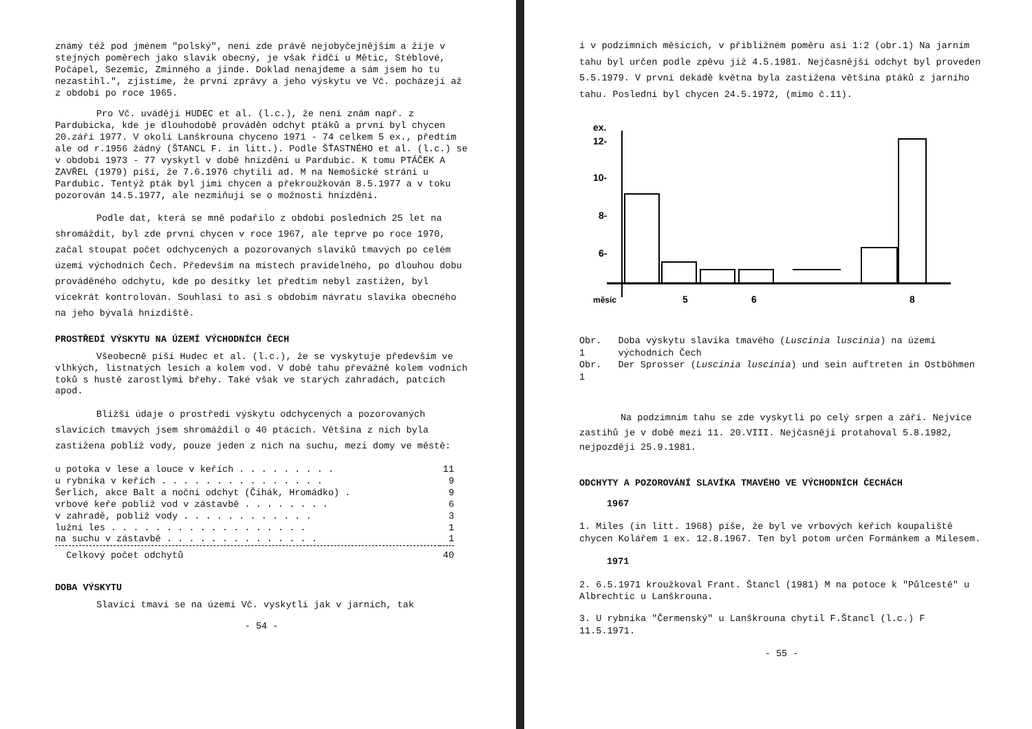známý též pod jménem "polský", není zde právě nejobyčejnějším a žije v stejných poměrech jako slavík obecný, je však řidčí u Mětic, Stéblové, Počápel, Sezemic, Zminného a jinde. Doklad nenajdeme a sám jsem ho tu nezastihl.", zjistíme, že první zprávy a jeho výskytu ve Vč. pocházejí až z období po roce 1965.
Pro Vč. uvádějí HUDEC et al. (l.c.), že není znám např. z Pardubicka, kde je dlouhodobě prováděn odchyt ptáků a první byl chycen 20.září 1977. V okolí Lanškrouna chyceno 1971 - 74 celkem 5 ex., předtím ale od r.1956 žádný (ŠTANCL F. in litt.). Podle ŠŤASTNÉHO et al. (l.c.) se v období 1973 - 77 vyskytl v době hnízdění u Pardubic. K tomu PTÁČEK A ZAVŘEL (1979) píší, že 7.6.1976 chytili ad. M na Nemošické stráni u Pardubic. Tentýž pták byl jimi chycen a překroužkován 8.5.1977 a v toku pozorován 14.5.1977, ale nezmiňují se o možnosti hnízdění.
Podle dat, která se mně podařilo z období posledních 25 let na shromáždit, byl zde první chycen v roce 1967, ale teprve po roce 1970, začal stoupat počet odchycených a pozorovaných slavíků tmavých po celém území východních Čech. Především na místech pravidelného, po dlouhou dobu prováděného odchytu, kde po desítky let předtím nebyl zastižen, byl vícekrát kontrolován. Souhlasí to asi s obdobím návratu slavíka obecného na jeho bývalá hnízdiště.
PROSTŘEDÍ VÝSKYTU NA ÚZEMÍ VÝCHODNÍCH ČECH
Všeobecně píší Hudec et al. (l.c.), že se vyskytuje především ve vlhkých, listnatých lesích a kolem vod. V době tahu převážně kolem vodních toků s hustě zarostlými břehy. Také však ve starých zahradách, patcích apod.
Bližší údaje o prostředí výskytu odchycených a pozorovaných slavících tmavých jsem shromáždil o 40 ptácích. Většina z nich byla zastižena poblíž vody, pouze jeden z nich na suchu, mezi domy ve městě:
| u potoka v lese a louce v keřích . . . . . . . . . | 11 |
| u rybníka v keřích . . . . . . . . . . . . . . . | 9 |
| Šerlich, akce Balt a noční odchyt (Čihák, Hromádko) . | 9 |
| vrbové keře poblíž vod v zástavbě . . . . . . . . | 6 |
| v zahradě, poblíž vody . . . . . . . . . . . . | 3 |
| lužní les . . . . . . . . . . . . . . . . . . | 1 |
| na suchu v zástavbě . . . . . . . . . . . . . . | 1 |
| Celkový počet odchytů | 40 |
DOBA VÝSKYTU
Slavíci tmaví se na území Vč. vyskytli jak v jarních, tak
- 54 -
i v podzimních měsících, v přibližném poměru asi 1:2 (obr.1) Na jarním tahu byl určen podle zpěvu již 4.5.1981. Nejčasnější odchyt byl proveden 5.5.1979. V první dekádě května byla zastižena většina ptáků z jarního tahu. Poslední byl chycen 24.5.1972, (mimo č.11).
ex.
12-
10-
8-
6-
.
měsíc
5
6
8
| Obr. 1 | Doba výskytu slavíka tmavého ( Luscinia luscinia ) na území východních Čech |
| Obr. 1 | Der Sprosser ( Luscinia luscinia ) und sein auftreten in Ostböhmen |
Na podzimním tahu se zde vyskytli po celý srpen a září. Nejvíce zastihů je v době mezi 11. 20.VIII. Nejčasněji protahoval 5.8.1982, nejpozději 25.9.1981.
ODCHYTY A POZOROVÁNÍ SLAVÍKA TMAVÉHO VE VÝCHODNÍCH ČECHÁCH
1967
1. Miles (in litt. 1968) píše, že byl ve vrbových keřích koupaliště chycen Kolářem 1 ex. 12.8.1967. Ten byl potom určen Formánkem a Milesem.
1971
2. 6.5.1971 kroužkoval Frant. Štancl (1981) M na potoce k "Půlcestě" u Albrechtic u Lanškrouna.
3. U rybníka "Čermenský" u Lanškrouna chytil F.Štancl (l.c.) F 11.5.1971.
- 55 -